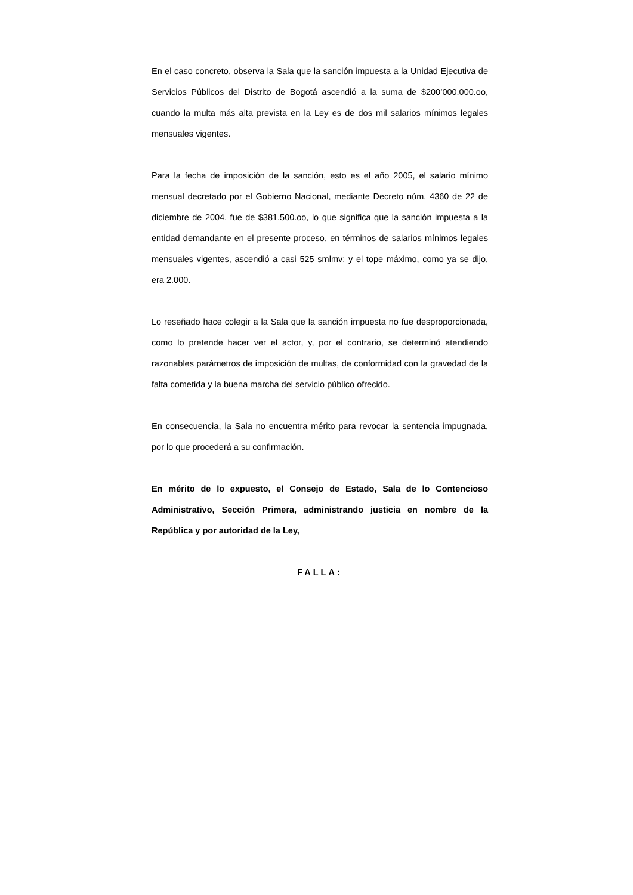En el caso concreto, observa la Sala que la sanción impuesta a la Unidad Ejecutiva de Servicios Públicos del Distrito de Bogotá ascendió a la suma de $200’000.000.oo, cuando la multa más alta prevista en la Ley es de dos mil salarios mínimos legales mensuales vigentes.
Para la fecha de imposición de la sanción, esto es el año 2005, el salario mínimo mensual decretado por el Gobierno Nacional, mediante Decreto núm. 4360 de 22 de diciembre de 2004, fue de $381.500.oo, lo que significa que la sanción impuesta a la entidad demandante en el presente proceso, en términos de salarios mínimos legales mensuales vigentes, ascendió a casi 525 smlmv; y el tope máximo, como ya se dijo, era 2.000.
Lo reseñado hace colegir a la Sala que la sanción impuesta no fue desproporcionada, como lo pretende hacer ver el actor, y, por el contrario, se determinó atendiendo razonables parámetros de imposición de multas, de conformidad con la gravedad de la falta cometida y la buena marcha del servicio público ofrecido.
En consecuencia, la Sala no encuentra mérito para revocar la sentencia impugnada, por lo que procederá a su confirmación.
En mérito de lo expuesto, el Consejo de Estado, Sala de lo Contencioso Administrativo, Sección Primera, administrando justicia en nombre de la República y por autoridad de la Ley,
FALLA: